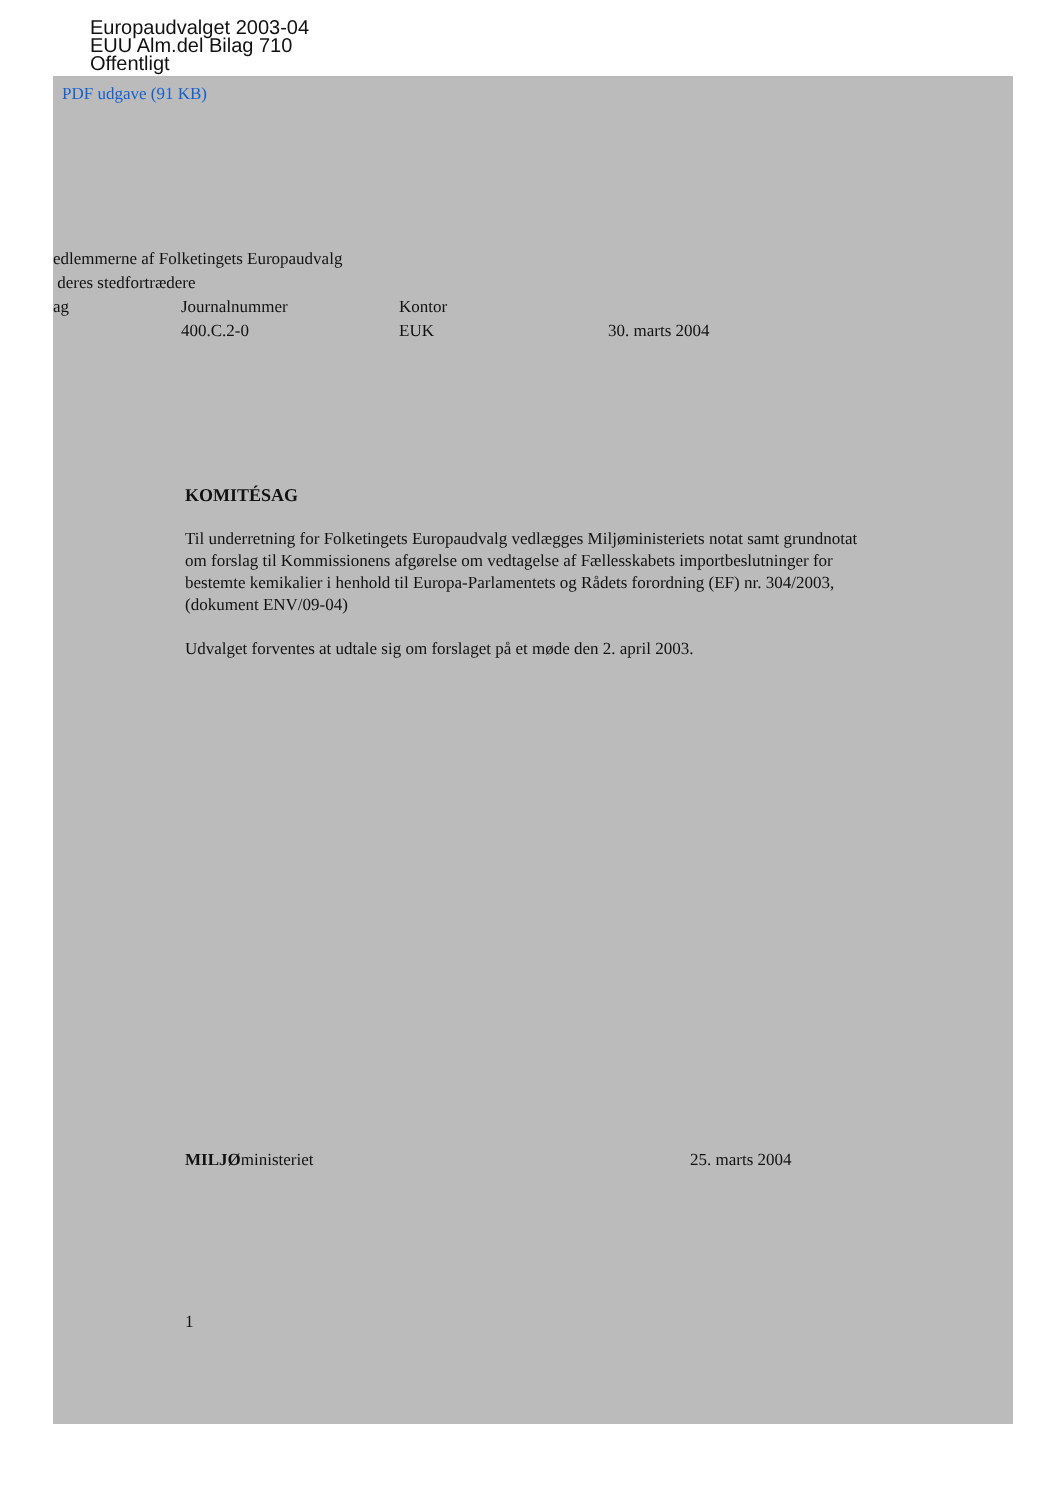Europaudvalget 2003-04
EUU Alm.del Bilag 710
Offentligt
PDF udgave (91 KB)
edlemmerne af Folketingets Europaudvalg
deres stedfortrædere
ag Journalnummer Kontor
400.C.2-0 EUK 30. marts 2004
KOMITÉSAG
Til underretning for Folketingets Europaudvalg vedlægges Miljøministeriets notat samt grundnotat om forslag til Kommissionens afgørelse om vedtagelse af Fællesskabets importbeslutninger for bestemte kemikalier i henhold til Europa-Parlamentets og Rådets forordning (EF) nr. 304/2003, (dokument ENV/09-04)
Udvalget forventes at udtale sig om forslaget på et møde den 2. april 2003.
MILJØministeriet 25. marts 2004
1